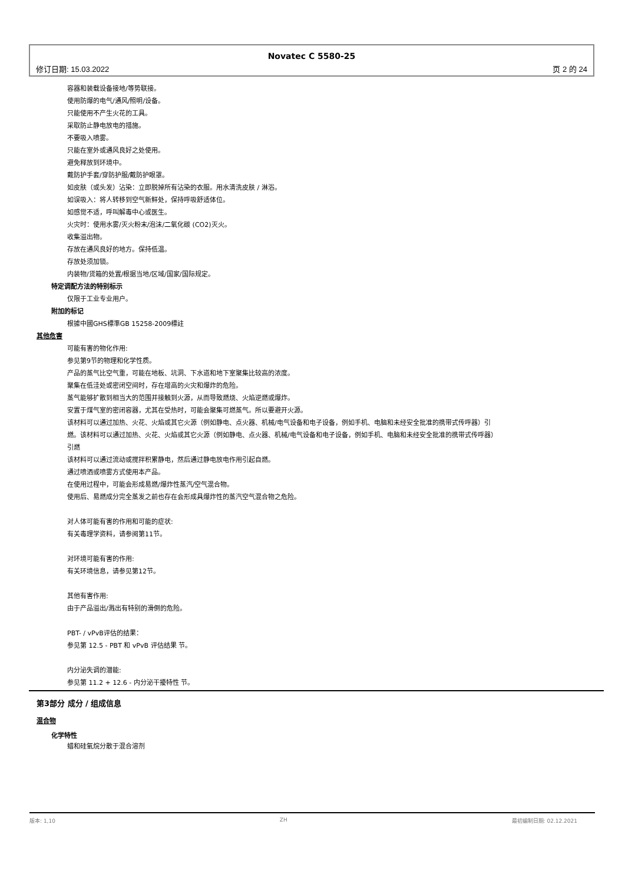Novatec C 5580-25
修订日期: 15.03.2022 页 2 的 24
容器和装载设备接地/等势联接。
使用防爆的电气/通风/照明/设备。
只能使用不产生火花的工具。
采取防止静电放电的措施。
不要吸入喷雾。
只能在室外或通风良好之处使用。
避免释放到环境中。
戴防护手套/穿防护服/戴防护眼罩。
如皮肤（或头发）沾染：立即脱掉所有沾染的衣服。用水清洗皮肤 / 淋浴。
如误吸入：将人转移到空气新鲜处，保持呼吸舒适体位。
如感觉不适，呼叫解毒中心或医生。
火灾时：使用水雾/灭火粉末/泡沫/二氧化碳 (CO2)灭火。
收集溢出物。
存放在通风良好的地方。保持低温。
存放处须加锁。
内装物/货箱的处置/根据当地/区域/国家/国际规定。
特定调配方法的特别标示
仅限于工业专业用户。
附加的标记
根據中國GHS標準GB 15258-2009標註
其他危害
可能有害的物化作用:
参见第9节的物理和化学性质。
产品的蒸气比空气重，可能在地板、坑洞、下水道和地下室聚集比较高的浓度。
聚集在低洼处或密闭空间时，存在增高的火灾和爆炸的危险。
蒸气能够扩散到相当大的范围并接触到火源，从而导致燃烧、火焰逆燃或爆炸。
安置于煤气室的密闭容器，尤其在受热时，可能会聚集可燃蒸气。所以要避开火源。
该材料可以通过加热、火花、火焰或其它火源（例如静电、点火器、机械/电气设备和电子设备，例如手机、电脑和未经安全批准的携带式传呼器）引燃。该材料可以通过加热、火花、火焰或其它火源（例如静电、点火器、机械/电气设备和电子设备，例如手机、电脑和未经安全批准的携带式传呼器）引燃
该材料可以通过流动或搅拌积累静电，然后通过静电放电作用引起自燃。
通过喷洒或喷雾方式使用本产品。
在使用过程中，可能会形成易燃/爆炸性蒸汽/空气混合物。
使用后、易燃成分完全蒸发之前也存在会形成具爆炸性的蒸汽空气混合物之危险。
对人体可能有害的作用和可能的症状:
有关毒理学资料，请参阅第11节。
对环境可能有害的作用:
有关环境信息，请参见第12节。
其他有害作用:
由于产品溢出/溅出有特别的滑倒的危险。
PBT- / vPvB评估的结果：
参见第 12.5 - PBT 和 vPvB 评估结果 节。
内分泌失调的潜能:
参见第 11.2 + 12.6 - 内分泌干擾特性 节。
第3部分 成分 / 组成信息
混合物
化学特性
蜡和硅氧烷分散于混合溶剂
版本: 1,10 ZH 最初编制日期: 02.12.2021